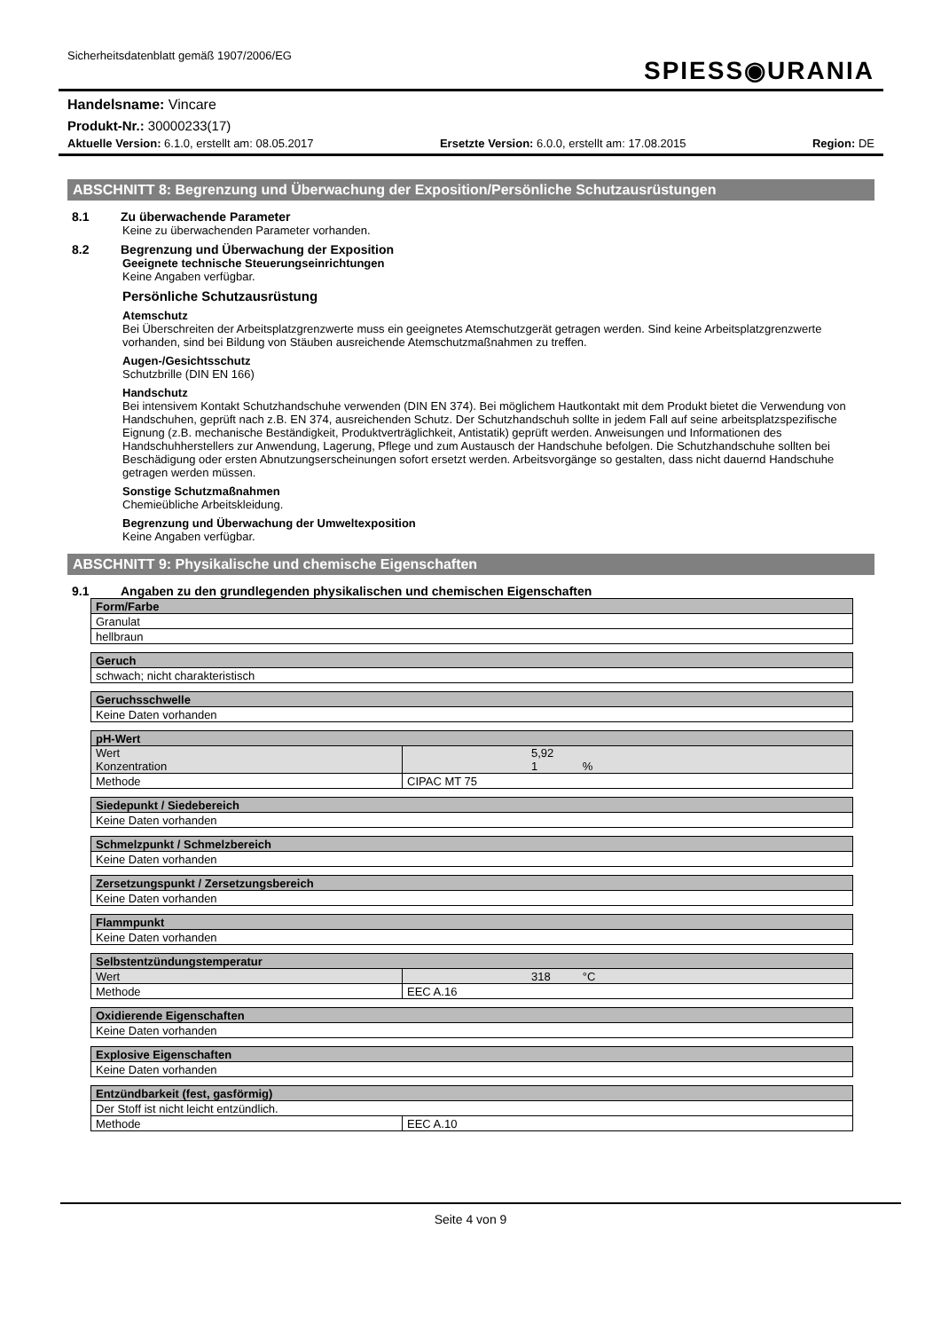Sicherheitsdatenblatt gemäß 1907/2006/EG
SPIESS◉URANIA
Handelsname: Vincare
Produkt-Nr.: 30000233(17)
Aktuelle Version: 6.1.0, erstellt am: 08.05.2017 Ersetzte Version: 6.0.0, erstellt am: 17.08.2015 Region: DE
ABSCHNITT 8: Begrenzung und Überwachung der Exposition/Persönliche Schutzausrüstungen
8.1 Zu überwachende Parameter
Keine zu überwachenden Parameter vorhanden.
8.2 Begrenzung und Überwachung der Exposition
Geeignete technische Steuerungseinrichtungen
Keine Angaben verfügbar.
Persönliche Schutzausrüstung
Atemschutz
Bei Überschreiten der Arbeitsplatzgrenzwerte muss ein geeignetes Atemschutzgerät getragen werden. Sind keine Arbeitsplatzgrenzwerte vorhanden, sind bei Bildung von Stäuben ausreichende Atemschutzmaßnahmen zu treffen.
Augen-/Gesichtsschutz
Schutzbrille (DIN EN 166)
Handschutz
Bei intensivem Kontakt Schutzhandschuhe verwenden (DIN EN 374). Bei möglichem Hautkontakt mit dem Produkt bietet die Verwendung von Handschuhen, geprüft nach z.B. EN 374, ausreichenden Schutz. Der Schutzhandschuh sollte in jedem Fall auf seine arbeitsplatzspezifische Eignung (z.B. mechanische Beständigkeit, Produktverträglichkeit, Antistatik) geprüft werden. Anweisungen und Informationen des Handschuhherstellers zur Anwendung, Lagerung, Pflege und zum Austausch der Handschuhe befolgen. Die Schutzhandschuhe sollten bei Beschädigung oder ersten Abnutzungserscheinungen sofort ersetzt werden. Arbeitsvorgänge so gestalten, dass nicht dauernd Handschuhe getragen werden müssen.
Sonstige Schutzmaßnahmen
Chemieübliche Arbeitskleidung.
Begrenzung und Überwachung der Umweltexposition
Keine Angaben verfügbar.
ABSCHNITT 9: Physikalische und chemische Eigenschaften
9.1 Angaben zu den grundlegenden physikalischen und chemischen Eigenschaften
| Form/Farbe |
| --- |
| Granulat |
| hellbraun |
| Geruch |
| --- |
| schwach; nicht charakteristisch |
| Geruchsschwelle |
| --- |
| Keine Daten vorhanden |
| pH-Wert | |
| --- | --- |
| Wert Konzentration | 5,92 1 % |
| Methode | CIPAC MT 75 |
| Siedepunkt / Siedebereich |
| --- |
| Keine Daten vorhanden |
| Schmelzpunkt / Schmelzbereich |
| --- |
| Keine Daten vorhanden |
| Zersetzungspunkt / Zersetzungsbereich |
| --- |
| Keine Daten vorhanden |
| Flammpunkt |
| --- |
| Keine Daten vorhanden |
| Selbstentzündungstemperatur | |
| --- | --- |
| Wert | 318 °C |
| Methode | EEC A.16 |
| Oxidierende Eigenschaften |
| --- |
| Keine Daten vorhanden |
| Explosive Eigenschaften |
| --- |
| Keine Daten vorhanden |
| Entzündbarkeit (fest, gasförmig) | |
| --- | --- |
| Der Stoff ist nicht leicht entzündlich. | |
| Methode | EEC A.10 |
Seite 4 von 9